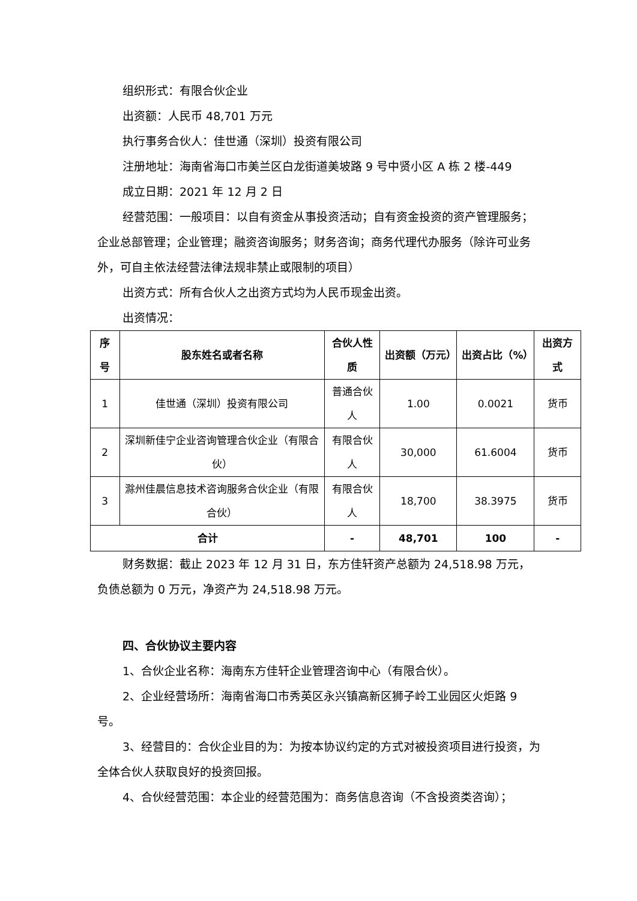组织形式：有限合伙企业
出资额：人民币 48,701 万元
执行事务合伙人：佳世通（深圳）投资有限公司
注册地址：海南省海口市美兰区白龙街道美坡路 9 号中贤小区 A 栋 2 楼-449
成立日期：2021 年 12 月 2 日
经营范围：一般项目：以自有资金从事投资活动；自有资金投资的资产管理服务；企业总部管理；企业管理；融资咨询服务；财务咨询；商务代理代办服务（除许可业务外，可自主依法经营法律法规非禁止或限制的项目）
出资方式：所有合伙人之出资方式均为人民币现金出资。
出资情况：
| 序号 | 股东姓名或者名称 | 合伙人性质 | 出资额（万元） | 出资占比（%） | 出资方式 |
| --- | --- | --- | --- | --- | --- |
| 1 | 佳世通（深圳）投资有限公司 | 普通合伙人 | 1.00 | 0.0021 | 货币 |
| 2 | 深圳新佳宁企业咨询管理合伙企业（有限合伙） | 有限合伙人 | 30,000 | 61.6004 | 货币 |
| 3 | 滁州佳晨信息技术咨询服务合伙企业（有限合伙） | 有限合伙人 | 18,700 | 38.3975 | 货币 |
| 合计 | | - | 48,701 | 100 | - |
财务数据：截止 2023 年 12 月 31 日，东方佳轩资产总额为 24,518.98 万元，负债总额为 0 万元，净资产为 24,518.98 万元。
四、合伙协议主要内容
1、合伙企业名称：海南东方佳轩企业管理咨询中心（有限合伙）。
2、企业经营场所：海南省海口市秀英区永兴镇高新区狮子岭工业园区火炬路 9 号。
3、经营目的：合伙企业目的为：为按本协议约定的方式对被投资项目进行投资，为全体合伙人获取良好的投资回报。
4、合伙经营范围：本企业的经营范围为：商务信息咨询（不含投资类咨询）；